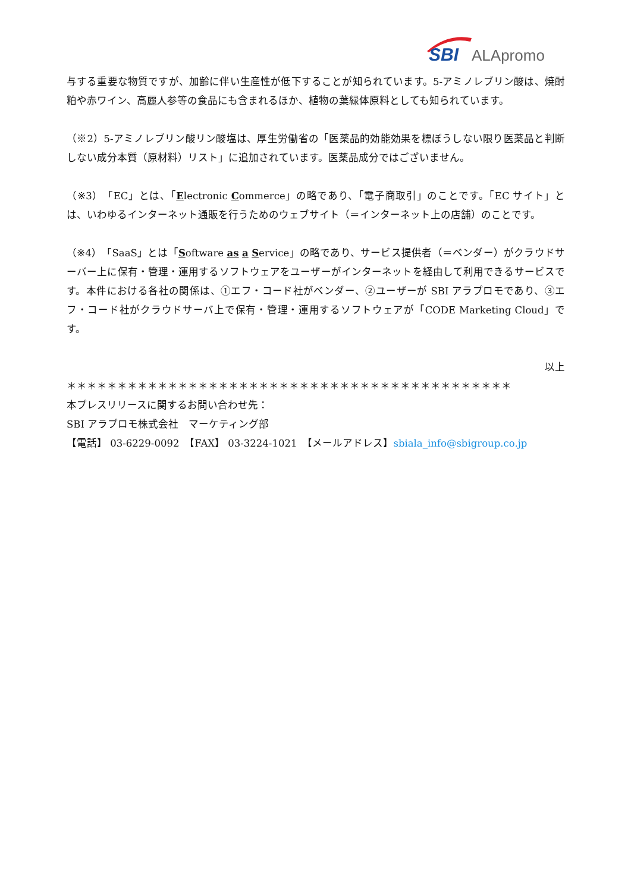SBI
ALApromo
与する重要な物質ですが、加齢に伴い生産性が低下することが知られています。5-アミノレブリン酸は、焼酎粕や赤ワイン、高麗人参等の食品にも含まれるほか、植物の葉緑体原料としても知られています。
（※2）5-アミノレブリン酸リン酸塩は、厚生労働省の「医薬品的効能効果を標ぼうしない限り医薬品と判断しない成分本質（原材料）リスト」に追加されています。医薬品成分ではございません。
（※3）「EC」とは、「Electronic Commerce」の略であり、「電子商取引」のことです。「EC サイト」とは、いわゆるインターネット通販を行うためのウェブサイト（＝インターネット上の店舗）のことです。
（※4）「SaaS」とは「Software as a Service」の略であり、サービス提供者（＝ベンダー）がクラウドサーバー上に保有・管理・運用するソフトウェアをユーザーがインターネットを経由して利用できるサービスです。本件における各社の関係は、①エフ・コード社がベンダー、②ユーザーが SBI アラプロモであり、③エフ・コード社がクラウドサーバ上で保有・管理・運用するソフトウェアが「CODE Marketing Cloud」です。
以上
＊＊＊＊＊＊＊＊＊＊＊＊＊＊＊＊＊＊＊＊＊＊＊＊＊＊＊＊＊＊＊＊＊＊＊＊＊＊＊＊＊＊＊＊
本プレスリリースに関するお問い合わせ先：
SBI アラプロモ株式会社　マーケティング部
【電話】 03-6229-0092　【FAX】 03-3224-1021　【メールアドレス】sbiala_info@sbigroup.co.jp